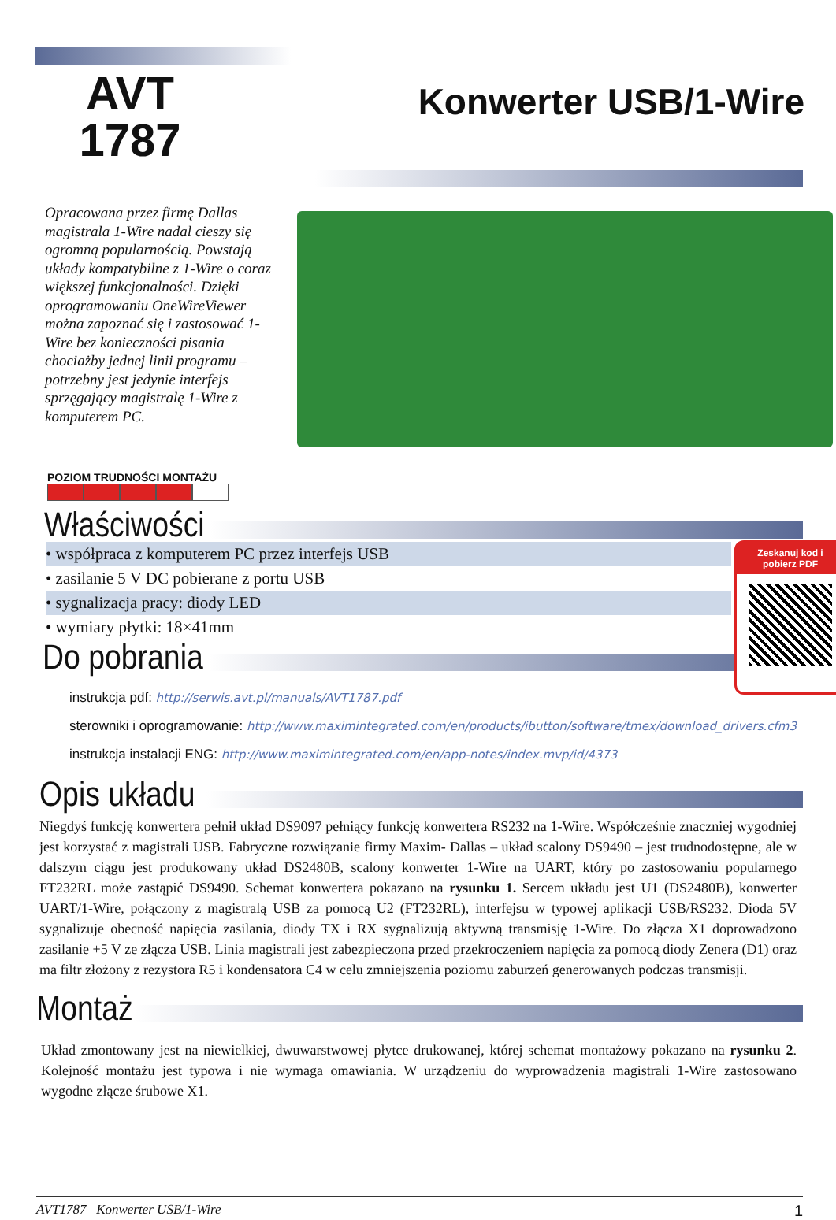AVT
1787
Konwerter USB/1-Wire
Opracowana przez firmę Dallas magistrala 1-Wire nadal cieszy się ogromną popularnością. Powstają układy kompatybilne z 1-Wire o coraz większej funkcjonalności. Dzięki oprogramowaniu OneWireViewer można zapoznać się i zastosować 1-Wire bez konieczności pisania chociażby jednej linii programu – potrzebny jest jedynie interfejs sprzęgający magistralę 1-Wire z komputerem PC.
POZIOM TRUDNOŚCI MONTAŻU
Zeskanuj kod i pobierz PDF
Właściwości
• współpraca z komputerem PC przez interfejs USB
• zasilanie 5 V DC pobierane z portu USB
• sygnalizacja pracy: diody LED
• wymiary płytki: 18×41mm
Do pobrania
instrukcja pdf: http://serwis.avt.pl/manuals/AVT1787.pdf
sterowniki i oprogramowanie: http://www.maximintegrated.com/en/products/ibutton/software/tmex/download_drivers.cfm3
instrukcja instalacji ENG: http://www.maximintegrated.com/en/app-notes/index.mvp/id/4373
Opis układu
Niegdyś funkcję konwertera pełnił układ DS9097 pełniący funkcję konwertera RS232 na 1-Wire. Współcześnie znaczniej wygodniej jest korzystać z magistrali USB. Fabryczne rozwiązanie firmy Maxim- Dallas – układ scalony DS9490 – jest trudnodostępne, ale w dalszym ciągu jest produkowany układ DS2480B, scalony konwerter 1-Wire na UART, który po zastosowaniu popularnego FT232RL może zastąpić DS9490. Schemat konwertera pokazano na rysunku 1. Sercem układu jest U1 (DS2480B), konwerter UART/1-Wire, połączony z magistralą USB za pomocą U2 (FT232RL), interfejsu w typowej aplikacji USB/RS232. Dioda 5V sygnalizuje obecność napięcia zasilania, diody TX i RX sygnalizują aktywną transmisję 1-Wire. Do złącza X1 doprowadzono zasilanie +5 V ze złącza USB. Linia magistrali jest zabezpieczona przed przekroczeniem napięcia za pomocą diody Zenera (D1) oraz ma filtr złożony z rezystora R5 i kondensatora C4 w celu zmniejszenia poziomu zaburzeń generowanych podczas transmisji.
Montaż
Układ zmontowany jest na niewielkiej, dwuwarstwowej płytce drukowanej, której schemat montażowy pokazano na rysunku 2. Kolejność montażu jest typowa i nie wymaga omawiania. W urządzeniu do wyprowadzenia magistrali 1-Wire zastosowano wygodne złącze śrubowe X1.
AVT1787 Konwerter USB/1-Wire 1